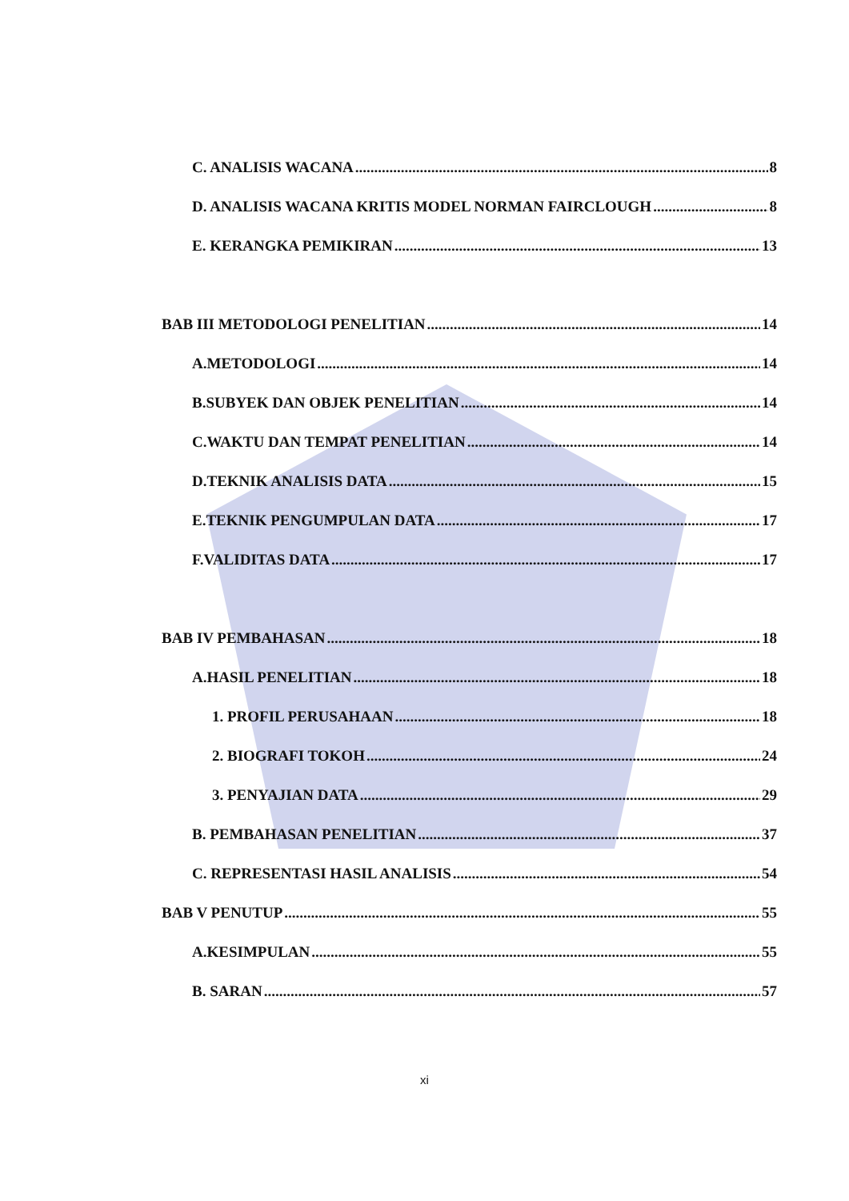C. ANALISIS WACANA 8
D. ANALISIS WACANA KRITIS MODEL NORMAN FAIRCLOUGH 8
E. KERANGKA PEMIKIRAN 13
BAB III METODOLOGI PENELITIAN 14
A.METODOLOGI 14
B.SUBYEK DAN OBJEK PENELITIAN 14
C.WAKTU DAN TEMPAT PENELITIAN 14
D.TEKNIK ANALISIS DATA 15
E.TEKNIK PENGUMPULAN DATA 17
F.VALIDITAS DATA 17
BAB IV PEMBAHASAN 18
A.HASIL PENELITIAN 18
1. PROFIL PERUSAHAAN 18
2. BIOGRAFI TOKOH 24
3. PENYAJIAN DATA 29
B. PEMBAHASAN PENELITIAN 37
C. REPRESENTASI HASIL ANALISIS 54
BAB V PENUTUP 55
A.KESIMPULAN 55
B. SARAN 57
xi